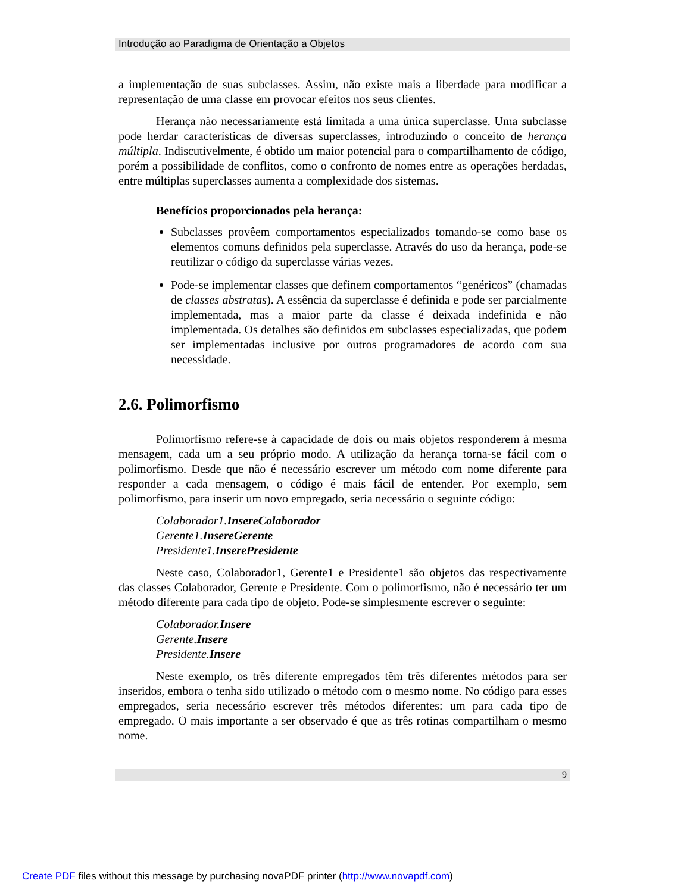Introdução ao Paradigma de Orientação a Objetos
a implementação de suas subclasses. Assim, não existe mais a liberdade para modificar a representação de uma classe em provocar efeitos nos seus clientes.
Herança não necessariamente está limitada a uma única superclasse. Uma subclasse pode herdar características de diversas superclasses, introduzindo o conceito de herança múltipla. Indiscutivelmente, é obtido um maior potencial para o compartilhamento de código, porém a possibilidade de conflitos, como o confronto de nomes entre as operações herdadas, entre múltiplas superclasses aumenta a complexidade dos sistemas.
Benefícios proporcionados pela herança:
Subclasses provêem comportamentos especializados tomando-se como base os elementos comuns definidos pela superclasse. Através do uso da herança, pode-se reutilizar o código da superclasse várias vezes.
Pode-se implementar classes que definem comportamentos “genéricos” (chamadas de classes abstratas). A essência da superclasse é definida e pode ser parcialmente implementada, mas a maior parte da classe é deixada indefinida e não implementada. Os detalhes são definidos em subclasses especializadas, que podem ser implementadas inclusive por outros programadores de acordo com sua necessidade.
2.6. Polimorfismo
Polimorfismo refere-se à capacidade de dois ou mais objetos responderem à mesma mensagem, cada um a seu próprio modo. A utilização da herança torna-se fácil com o polimorfismo. Desde que não é necessário escrever um método com nome diferente para responder a cada mensagem, o código é mais fácil de entender. Por exemplo, sem polimorfismo, para inserir um novo empregado, seria necessário o seguinte código:
Colaborador1.InsereColaborador
Gerente1.InsereGerente
Presidente1.InserePresidente
Neste caso, Colaborador1, Gerente1 e Presidente1 são objetos das respectivamente das classes Colaborador, Gerente e Presidente. Com o polimorfismo, não é necessário ter um método diferente para cada tipo de objeto. Pode-se simplesmente escrever o seguinte:
Colaborador.Insere
Gerente.Insere
Presidente.Insere
Neste exemplo, os três diferente empregados têm três diferentes métodos para ser inseridos, embora o tenha sido utilizado o método com o mesmo nome. No código para esses empregados, seria necessário escrever três métodos diferentes: um para cada tipo de empregado. O mais importante a ser observado é que as três rotinas compartilham o mesmo nome.
9
Create PDF files without this message by purchasing novaPDF printer (http://www.novapdf.com)